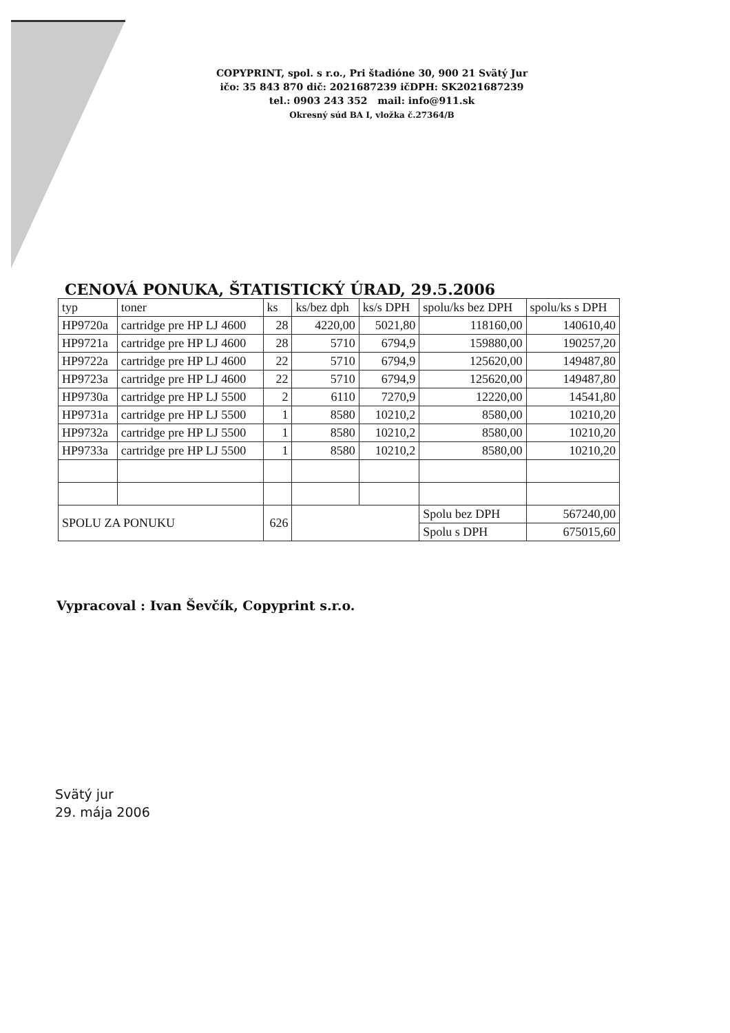COPYPRINT, spol. s r.o., Pri štadióne 30, 900 21 Svätý Jur
ičo: 35 843 870 dič: 2021687239 ičDPH: SK2021687239
tel.: 0903 243 352 mail: info@911.sk
Okresný súd BA I, vložka č.27364/B
CENOVÁ PONUKA, ŠTATISTICKÝ ÚRAD, 29.5.2006
| typ | toner | ks | ks/bez dph | ks/s DPH | spolu/ks bez DPH | | spolu/ks s DPH |
| --- | --- | --- | --- | --- | --- | --- | --- |
| HP9720a | cartridge pre HP LJ 4600 | 28 | 4220,00 | 5021,80 | 118160,00 | | 140610,40 |
| HP9721a | cartridge pre HP LJ 4600 | 28 | 5710 | 6794,9 | 159880,00 | | 190257,20 |
| HP9722a | cartridge pre HP LJ 4600 | 22 | 5710 | 6794,9 | 125620,00 | | 149487,80 |
| HP9723a | cartridge pre HP LJ 4600 | 22 | 5710 | 6794,9 | 125620,00 | | 149487,80 |
| HP9730a | cartridge pre HP LJ 5500 | 2 | 6110 | 7270,9 | 12220,00 | | 14541,80 |
| HP9731a | cartridge pre HP LJ 5500 | 1 | 8580 | 10210,2 | 8580,00 | | 10210,20 |
| HP9732a | cartridge pre HP LJ 5500 | 1 | 8580 | 10210,2 | 8580,00 | | 10210,20 |
| HP9733a | cartridge pre HP LJ 5500 | 1 | 8580 | 10210,2 | 8580,00 | | 10210,20 |
| SPOLU ZA PONUKU | | 626 | | | Spolu bez DPH | 567240,00 | |
| | | | | | Spolu s DPH | 675015,60 | |
Vypracoval : Ivan Ševčík, Copyprint s.r.o.
Svätý jur
29. mája 2006